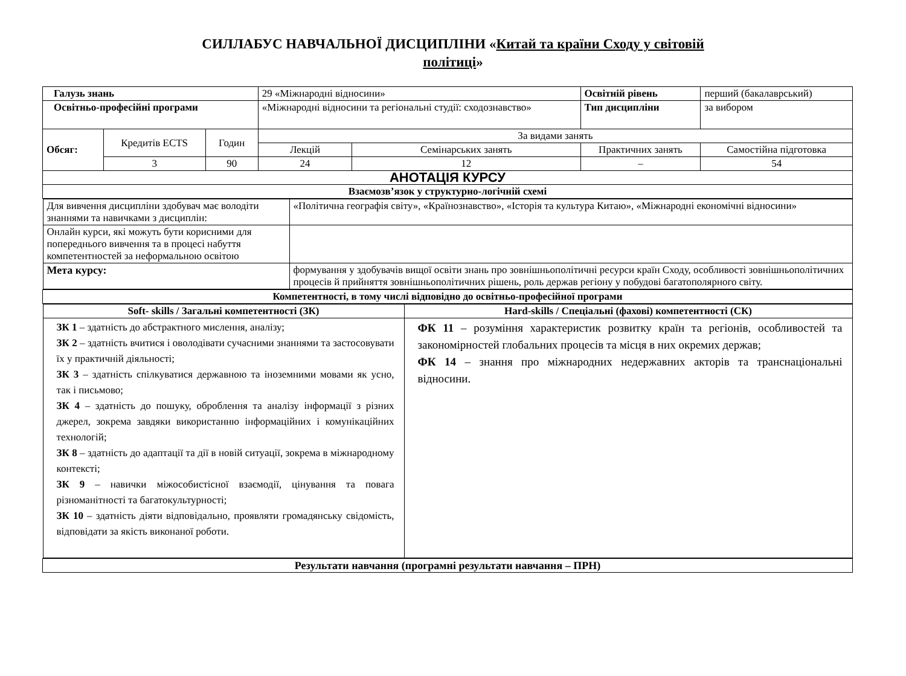СИЛЛАБУС НАВЧАЛЬНОЇ ДИСЦИПЛІНИ «Китай та країни Сходу у світовій
політиці»
| Галузь знань | | | 29 «Міжнародні відносини» | | Освітній рівень | перший (бакалаврський) |
| Освітньо-професійні програми | | | «Міжнародні відносини та регіональні студії: сходознавство» | | Тип дисципліни | за вибором |
| Обсяг: | Кредитів ECTS | Годин | За видами занять | | | |
| | | | Лекцій | Семінарських занять | Практичних занять | Самостійна підготовка |
| | 3 | 90 | 24 | 12 | – | 54 |
| АНОТАЦІЯ КУРСУ | | | | | | |
| Взаємозв’язок у структурно-логічній схемі | | | | | | |
| / Для вивчення дисципліни здобувач має володіти знаннями та навичками з дисциплін: / «Політична географія світу», «Країнознавство», «Історія та культура Китаю», «Міжнародні економічні відносини» / / Онлайн курси, які можуть бути корисними для попереднього вивчення та в процесі набуття компетентностей за неформальною освітою / / / Мета курсу: / формування у здобувачів вищої освіти знань про зовнішньополітичні ресурси країн Сходу, особливості зовнішньополітичних процесів й прийняття зовнішньополітичних рішень, роль держав регіону у побудові багатополярного світу. / | | | | | | |
| Компетентності, в тому числі відповідно до освітньо-професійної програми | | | | | | |
| / Soft- skills / Загальні компетентності (ЗК) / Hard-skills / Спеціальні (фахові) компетентності (СК) / / ЗК 1 – здатність до абстрактного мислення, аналізу; ЗК 2 – здатність вчитися і оволодівати сучасними знаннями та застосовувати їх у практичній діяльності; ЗК 3 – здатність спілкуватися державною та іноземними мовами як усно, так і письмово; ЗК 4 – здатність до пошуку, оброблення та аналізу інформації з різних джерел, зокрема завдяки використанню інформаційних і комунікаційних технологій; ЗК 8 – здатність до адаптації та дії в новій ситуації, зокрема в міжнародному контексті; ЗК 9 – навички міжособистісної взаємодії, цінування та повага різноманітності та багатокультурності; ЗК 10 – здатність діяти відповідально, проявляти громадянську свідомість, відповідати за якість виконаної роботи. / ФК 11 – розуміння характеристик розвитку країн та регіонів, особливостей та закономірностей глобальних процесів та місця в них окремих держав; ФК 14 – знання про міжнародних недержавних акторів та транснаціональні відносини. / | | | | | | |
| Результати навчання (програмні результати навчання – ПРН) | | | | | | |